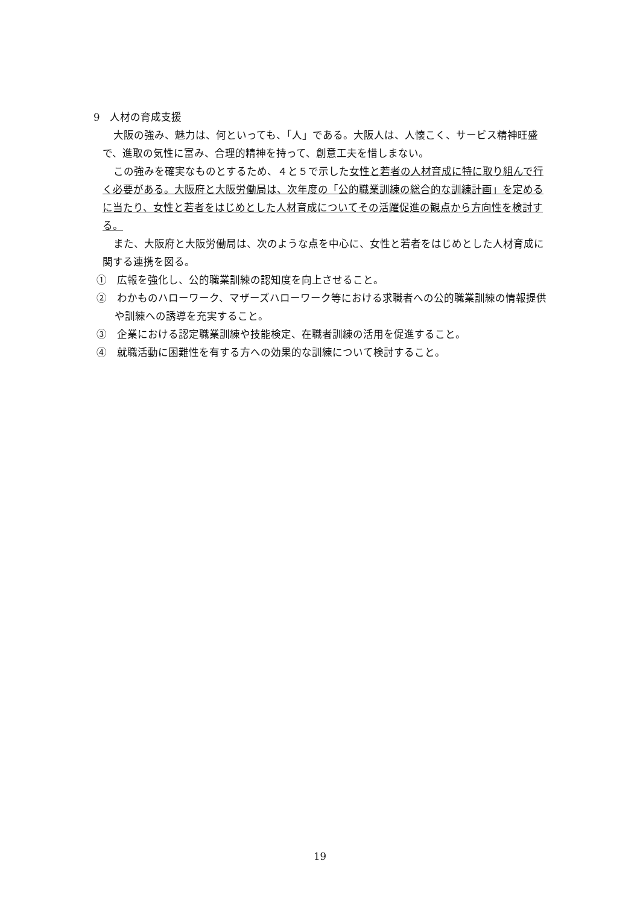9　人材の育成支援
大阪の強み、魅力は、何といっても、「人」である。大阪人は、人懐こく、サービス精神旺盛で、進取の気性に富み、合理的精神を持って、創意工夫を惜しまない。
この強みを確実なものとするため、４と５で示した女性と若者の人材育成に特に取り組んで行く必要がある。大阪府と大阪労働局は、次年度の「公的職業訓練の総合的な訓練計画」を定めるに当たり、女性と若者をはじめとした人材育成についてその活躍促進の観点から方向性を検討する。
また、大阪府と大阪労働局は、次のような点を中心に、女性と若者をはじめとした人材育成に関する連携を図る。
①　広報を強化し、公的職業訓練の認知度を向上させること。
②　わかものハローワーク、マザーズハローワーク等における求職者への公的職業訓練の情報提供や訓練への誘導を充実すること。
③　企業における認定職業訓練や技能検定、在職者訓練の活用を促進すること。
④　就職活動に困難性を有する方への効果的な訓練について検討すること。
19